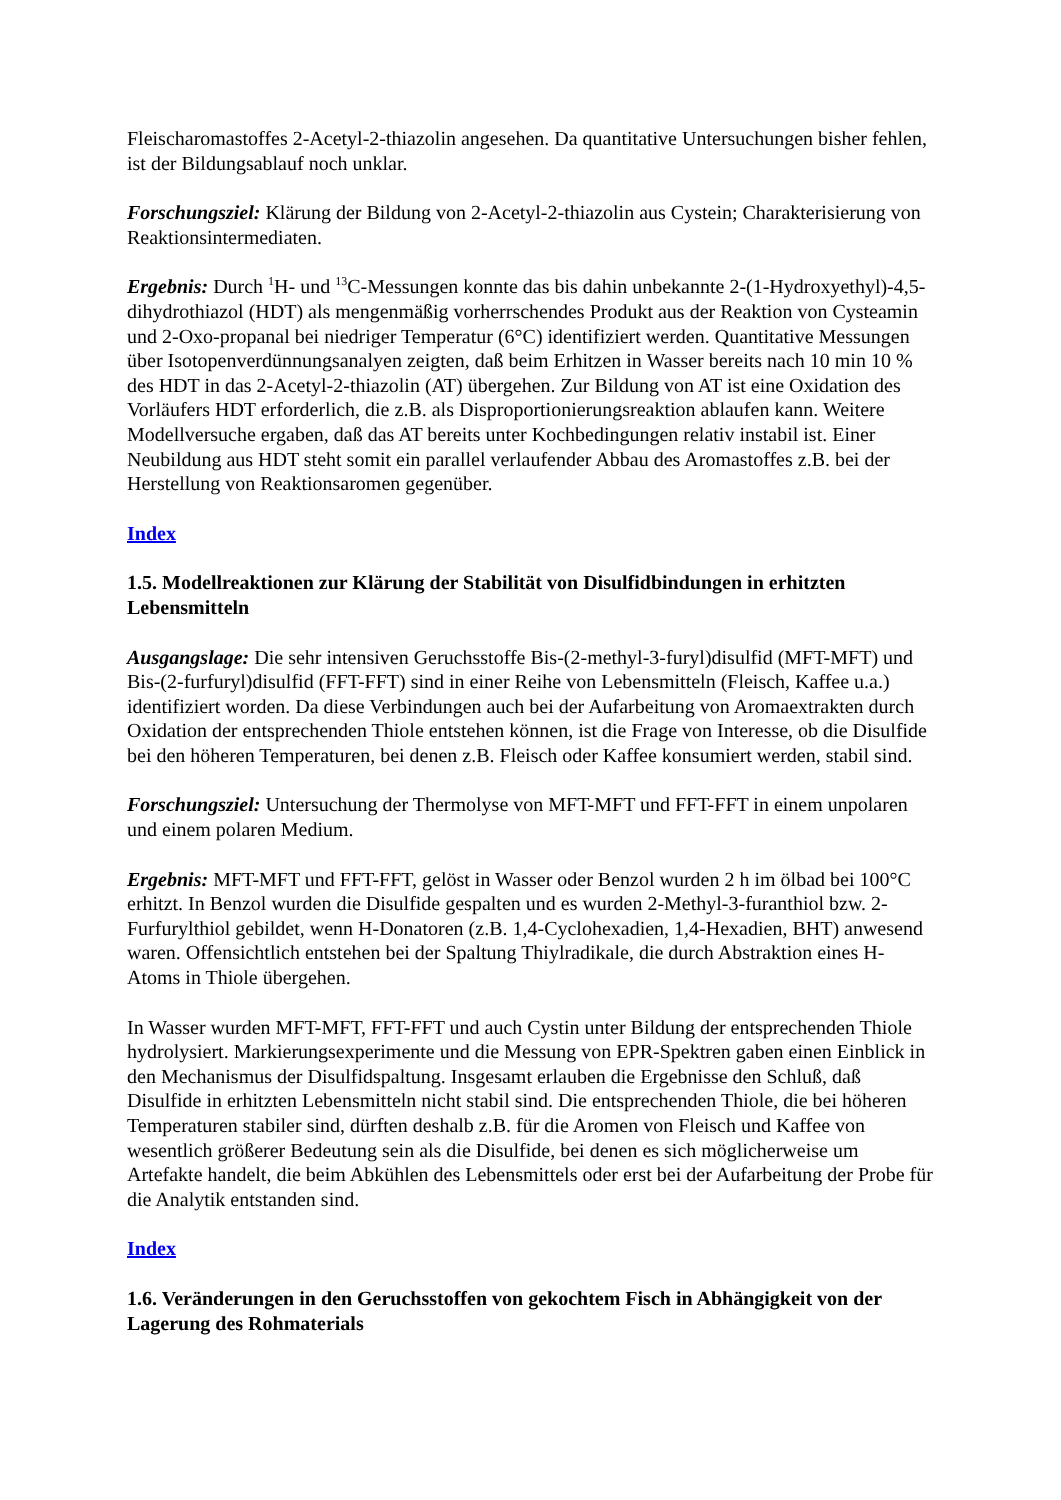Fleischaromastoffes 2-Acetyl-2-thiazolin angesehen. Da quantitative Untersuchungen bisher fehlen, ist der Bildungsablauf noch unklar.
Forschungsziel: Klärung der Bildung von 2-Acetyl-2-thiazolin aus Cystein; Charakterisierung von Reaktionsintermediaten.
Ergebnis: Durch <sup>1</sup>H- und <sup>13</sup>C-Messungen konnte das bis dahin unbekannte 2-(1-Hydroxyethyl)-4,5-dihydrothiazol (HDT) als mengenmäßig vorherrschendes Produkt aus der Reaktion von Cysteamin und 2-Oxo-propanal bei niedriger Temperatur (6°C) identifiziert werden. Quantitative Messungen über Isotopenverdünnungsanalyen zeigten, daß beim Erhitzen in Wasser bereits nach 10 min 10 % des HDT in das 2-Acetyl-2-thiazolin (AT) übergehen. Zur Bildung von AT ist eine Oxidation des Vorläufers HDT erforderlich, die z.B. als Disproportionierungsreaktion ablaufen kann. Weitere Modellversuche ergaben, daß das AT bereits unter Kochbedingungen relativ instabil ist. Einer Neubildung aus HDT steht somit ein parallel verlaufender Abbau des Aromastoffes z.B. bei der Herstellung von Reaktionsaromen gegenüber.
Index
1.5. Modellreaktionen zur Klärung der Stabilität von Disulfidbindungen in erhitzten Lebensmitteln
Ausgangslage: Die sehr intensiven Geruchsstoffe Bis-(2-methyl-3-furyl)disulfid (MFT-MFT) und Bis-(2-furfuryl)disulfid (FFT-FFT) sind in einer Reihe von Lebensmitteln (Fleisch, Kaffee u.a.) identifiziert worden. Da diese Verbindungen auch bei der Aufarbeitung von Aromaextrakten durch Oxidation der entsprechenden Thiole entstehen können, ist die Frage von Interesse, ob die Disulfide bei den höheren Temperaturen, bei denen z.B. Fleisch oder Kaffee konsumiert werden, stabil sind.
Forschungsziel: Untersuchung der Thermolyse von MFT-MFT und FFT-FFT in einem unpolaren und einem polaren Medium.
Ergebnis: MFT-MFT und FFT-FFT, gelöst in Wasser oder Benzol wurden 2 h im ölbad bei 100°C erhitzt. In Benzol wurden die Disulfide gespalten und es wurden 2-Methyl-3-furanthiol bzw. 2-Furfurylthiol gebildet, wenn H-Donatoren (z.B. 1,4-Cyclohexadien, 1,4-Hexadien, BHT) anwesend waren. Offensichtlich entstehen bei der Spaltung Thiylradikale, die durch Abstraktion eines H-Atoms in Thiole übergehen.
In Wasser wurden MFT-MFT, FFT-FFT und auch Cystin unter Bildung der entsprechenden Thiole hydrolysiert. Markierungsexperimente und die Messung von EPR-Spektren gaben einen Einblick in den Mechanismus der Disulfidspaltung. Insgesamt erlauben die Ergebnisse den Schluß, daß Disulfide in erhitzten Lebensmitteln nicht stabil sind. Die entsprechenden Thiole, die bei höheren Temperaturen stabiler sind, dürften deshalb z.B. für die Aromen von Fleisch und Kaffee von wesentlich größerer Bedeutung sein als die Disulfide, bei denen es sich möglicherweise um Artefakte handelt, die beim Abkühlen des Lebensmittels oder erst bei der Aufarbeitung der Probe für die Analytik entstanden sind.
Index
1.6. Veränderungen in den Geruchsstoffen von gekochtem Fisch in Abhängigkeit von der Lagerung des Rohmaterials